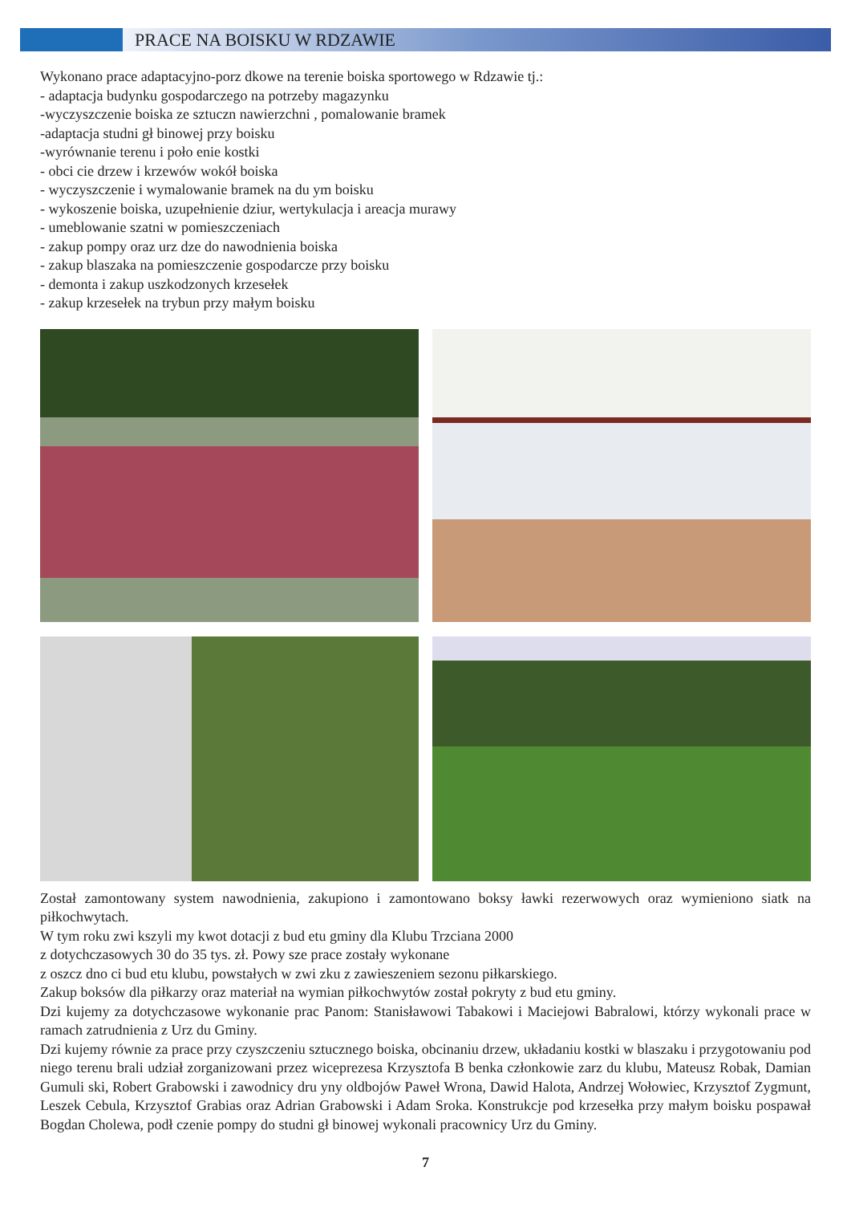PRACE NA BOISKU W RDZAWIE
Wykonano prace adaptacyjno-porz dkowe na terenie boiska sportowego w Rdzawie tj.:
- adaptacja budynku gospodarczego na potrzeby magazynku
-wyczyszczenie boiska ze sztuczn nawierzchni , pomalowanie bramek
-adaptacja studni gł binowej przy boisku
-wyrównanie terenu i poło enie kostki
- obci cie drzew i krzewów wokół boiska
- wyczyszczenie i wymalowanie bramek na du ym boisku
- wykoszenie boiska, uzupełnienie dziur, wertykulacja i areacja murawy
- umeblowanie szatni w pomieszczeniach
- zakup pompy oraz urz dze do nawodnienia boiska
- zakup blaszaka na pomieszczenie gospodarcze przy boisku
- demonta i zakup uszkodzonych krzesełek
- zakup krzesełek na trybun przy małym boisku
Został zamontowany system nawodnienia, zakupiono i zamontowano boksy ławki rezerwowych oraz wymieniono siatk na piłkochwytach.
W tym roku zwi kszyli my kwot dotacji z bud etu gminy dla Klubu Trzciana 2000
z dotychczasowych 30 do 35 tys. zł. Powy sze prace zostały wykonane
z oszcz dno ci bud etu klubu, powstałych w zwi zku z zawieszeniem sezonu piłkarskiego.
Zakup boksów dla piłkarzy oraz materiał na wymian piłkochwytów został pokryty z bud etu gminy.
Dzi kujemy za dotychczasowe wykonanie prac Panom: Stanisławowi Tabakowi i Maciejowi Babralowi, którzy wykonali prace w ramach zatrudnienia z Urz du Gminy.
Dzi kujemy równie za prace przy czyszczeniu sztucznego boiska, obcinaniu drzew, układaniu kostki w blaszaku i przygotowaniu pod niego terenu brali udział zorganizowani przez wiceprezesa Krzysztofa B benka członkowie zarz du klubu, Mateusz Robak, Damian Gumuli ski, Robert Grabowski i zawodnicy dru yny oldbojów Paweł Wrona, Dawid Halota, Andrzej Wołowiec, Krzysztof Zygmunt, Leszek Cebula, Krzysztof Grabias oraz Adrian Grabowski i Adam Sroka. Konstrukcje pod krzesełka przy małym boisku pospawał Bogdan Cholewa, podł czenie pompy do studni gł binowej wykonali pracownicy Urz du Gminy.
7